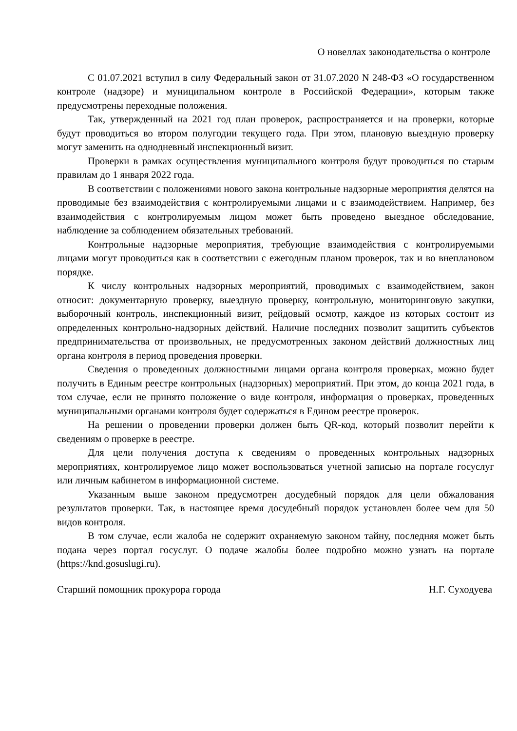О новеллах законодательства о контроле
С 01.07.2021 вступил в силу Федеральный закон от 31.07.2020 N 248-ФЗ «О государственном контроле (надзоре) и муниципальном контроле в Российской Федерации», которым также предусмотрены переходные положения.
Так, утвержденный на 2021 год план проверок, распространяется и на проверки, которые будут проводиться во втором полугодии текущего года. При этом, плановую выездную проверку могут заменить на однодневный инспекционный визит.
Проверки в рамках осуществления муниципального контроля будут проводиться по старым правилам до 1 января 2022 года.
В соответствии с положениями нового закона контрольные надзорные мероприятия делятся на проводимые без взаимодействия с контролируемыми лицами и с взаимодействием. Например, без взаимодействия с контролируемым лицом может быть проведено выездное обследование, наблюдение за соблюдением обязательных требований.
Контрольные надзорные мероприятия, требующие взаимодействия с контролируемыми лицами могут проводиться как в соответствии с ежегодным планом проверок, так и во внеплановом порядке.
К числу контрольных надзорных мероприятий, проводимых с взаимодействием, закон относит: документарную проверку, выездную проверку, контрольную, мониторинговую закупки, выборочный контроль, инспекционный визит, рейдовый осмотр, каждое из которых состоит из определенных контрольно-надзорных действий. Наличие последних позволит защитить субъектов предпринимательства от произвольных, не предусмотренных законом действий должностных лиц органа контроля в период проведения проверки.
Сведения о проведенных должностными лицами органа контроля проверках, можно будет получить в Единым реестре контрольных (надзорных) мероприятий. При этом, до конца 2021 года, в том случае, если не принято положение о виде контроля, информация о проверках, проведенных муниципальными органами контроля будет содержаться в Едином реестре проверок.
На решении о проведении проверки должен быть QR-код, который позволит перейти к сведениям о проверке в реестре.
Для цели получения доступа к сведениям о проведенных контрольных надзорных мероприятиях, контролируемое лицо может воспользоваться учетной записью на портале госуслуг или личным кабинетом в информационной системе.
Указанным выше законом предусмотрен досудебный порядок для цели обжалования результатов проверки. Так, в настоящее время досудебный порядок установлен более чем для 50 видов контроля.
В том случае, если жалоба не содержит охраняемую законом тайну, последняя может быть подана через портал госуслуг. О подаче жалобы более подробно можно узнать на портале (https://knd.gosuslugi.ru).
Старший помощник прокурора города Н.Г. Суходуева